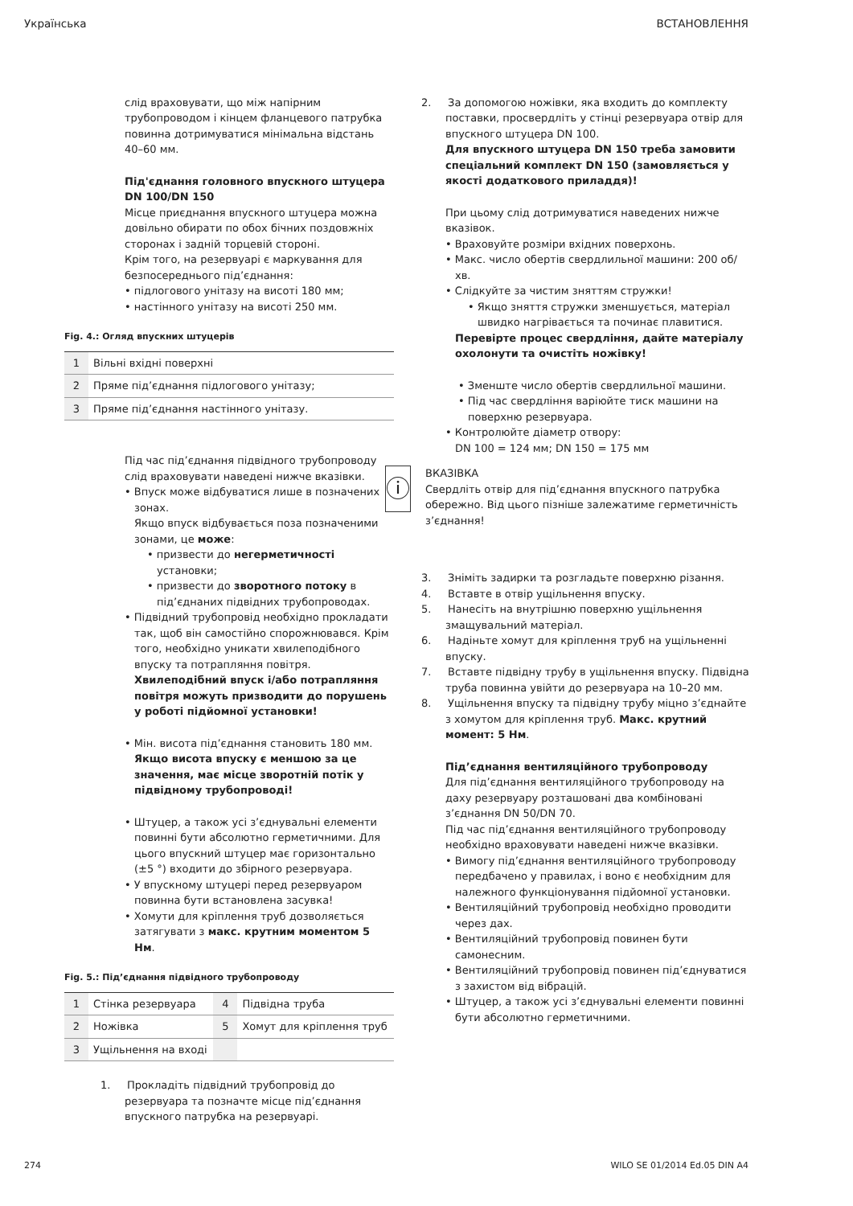Українська ВСТАНОВЛЕННЯ
слід враховувати, що між напірним трубопроводом і кінцем фланцевого патрубка повинна дотримуватися мінімальна відстань 40–60 мм.
Під'єднання головного впускного штуцера DN 100/DN 150
Місце приєднання впускного штуцера можна довільно обирати по обох бічних поздовжніх сторонах і задній торцевій стороні.
Крім того, на резервуарі є маркування для безпосереднього під’єднання:
• підлогового унітазу на висоті 180 мм;
• настінного унітазу на висоті 250 мм.
Fig. 4.: Огляд впускних штуцерів
| 1 | Вільні вхідні поверхні |
| 2 | Пряме під’єднання підлогового унітазу; |
| 3 | Пряме під’єднання настінного унітазу. |
Під час під’єднання підвідного трубопроводу слід враховувати наведені нижче вказівки.
• Впуск може відбуватися лише в позначених зонах.
Якщо впуск відбувається поза позначеними зонами, це може:
• призвести до негерметичності установки;
• призвести до зворотного потоку в під’єднаних підвідних трубопроводах.
• Підвідний трубопровід необхідно прокладати так, щоб він самостійно спорожнювався. Крім того, необхідно уникати хвилеподібного впуску та потрапляння повітря.
Хвилеподібний впуск і/або потрапляння повітря можуть призводити до порушень у роботі підйомної установки!
• Мін. висота під’єднання становить 180 мм. Якщо висота впуску є меншою за це значення, має місце зворотній потік у підвідному трубопроводі!
• Штуцер, а також усі з’єднувальні елементи повинні бути абсолютно герметичними. Для цього впускний штуцер має горизонтально (±5 °) входити до збірного резервуара.
• У впускному штуцері перед резервуаром повинна бути встановлена засувка!
• Хомути для кріплення труб дозволяється затягувати з макс. крутним моментом 5 Нм.
Fig. 5.: Під’єднання підвідного трубопроводу
| 1 | Стінка резервуара | 4 | Підвідна труба |
| 2 | Ножівка | 5 | Хомут для кріплення труб |
| 3 | Ущільнення на вході | | |
1. Прокладіть підвідний трубопровід до резервуара та позначте місце під’єднання впускного патрубка на резервуарі.
2. За допомогою ножівки, яка входить до комплекту поставки, просвердліть у стінці резервуара отвір для впускного штуцера DN 100.
Для впускного штуцера DN 150 треба замовити спеціальний комплект DN 150 (замовляється у якості додаткового приладдя)!
При цьому слід дотримуватися наведених нижче вказівок.
• Враховуйте розміри вхідних поверхонь.
• Макс. число обертів свердлильної машини: 200 об/хв.
• Слідкуйте за чистим зняттям стружки!
• Якщо зняття стружки зменшується, матеріал швидко нагрівається та починає плавитися.
Перевірте процес свердління, дайте матеріалу охолонути та очистіть ножівку!
• Зменште число обертів свердлильної машини.
• Під час свердління варіюйте тиск машини на поверхню резервуара.
• Контролюйте діаметр отвору:
DN 100 = 124 мм; DN 150 = 175 мм
ⓘ
ВКАЗІВКА
Свердліть отвір для під’єднання впускного патрубка обережно. Від цього пізніше залежатиме герметичність з’єднання!
3. Зніміть задирки та розгладьте поверхню різання.
4. Вставте в отвір ущільнення впуску.
5. Нанесіть на внутрішню поверхню ущільнення змащувальний матеріал.
6. Надіньте хомут для кріплення труб на ущільненні впуску.
7. Вставте підвідну трубу в ущільнення впуску. Підвідна труба повинна увійти до резервуара на 10–20 мм.
8. Ущільнення впуску та підвідну трубу міцно з’єднайте з хомутом для кріплення труб. Макс. крутний момент: 5 Нм.
Під’єднання вентиляційного трубопроводу
Для під’єднання вентиляційного трубопроводу на даху резервуару розташовані два комбіновані з’єднання DN 50/DN 70.
Під час під’єднання вентиляційного трубопроводу необхідно враховувати наведені нижче вказівки.
• Вимогу під’єднання вентиляційного трубопроводу передбачено у правилах, і воно є необхідним для належного функціонування підйомної установки.
• Вентиляційний трубопровід необхідно проводити через дах.
• Вентиляційний трубопровід повинен бути самонесним.
• Вентиляційний трубопровід повинен під’єднуватися з захистом від вібрацій.
• Штуцер, а також усі з’єднувальні елементи повинні бути абсолютно герметичними.
274 WILO SE 01/2014 Ed.05 DIN A4